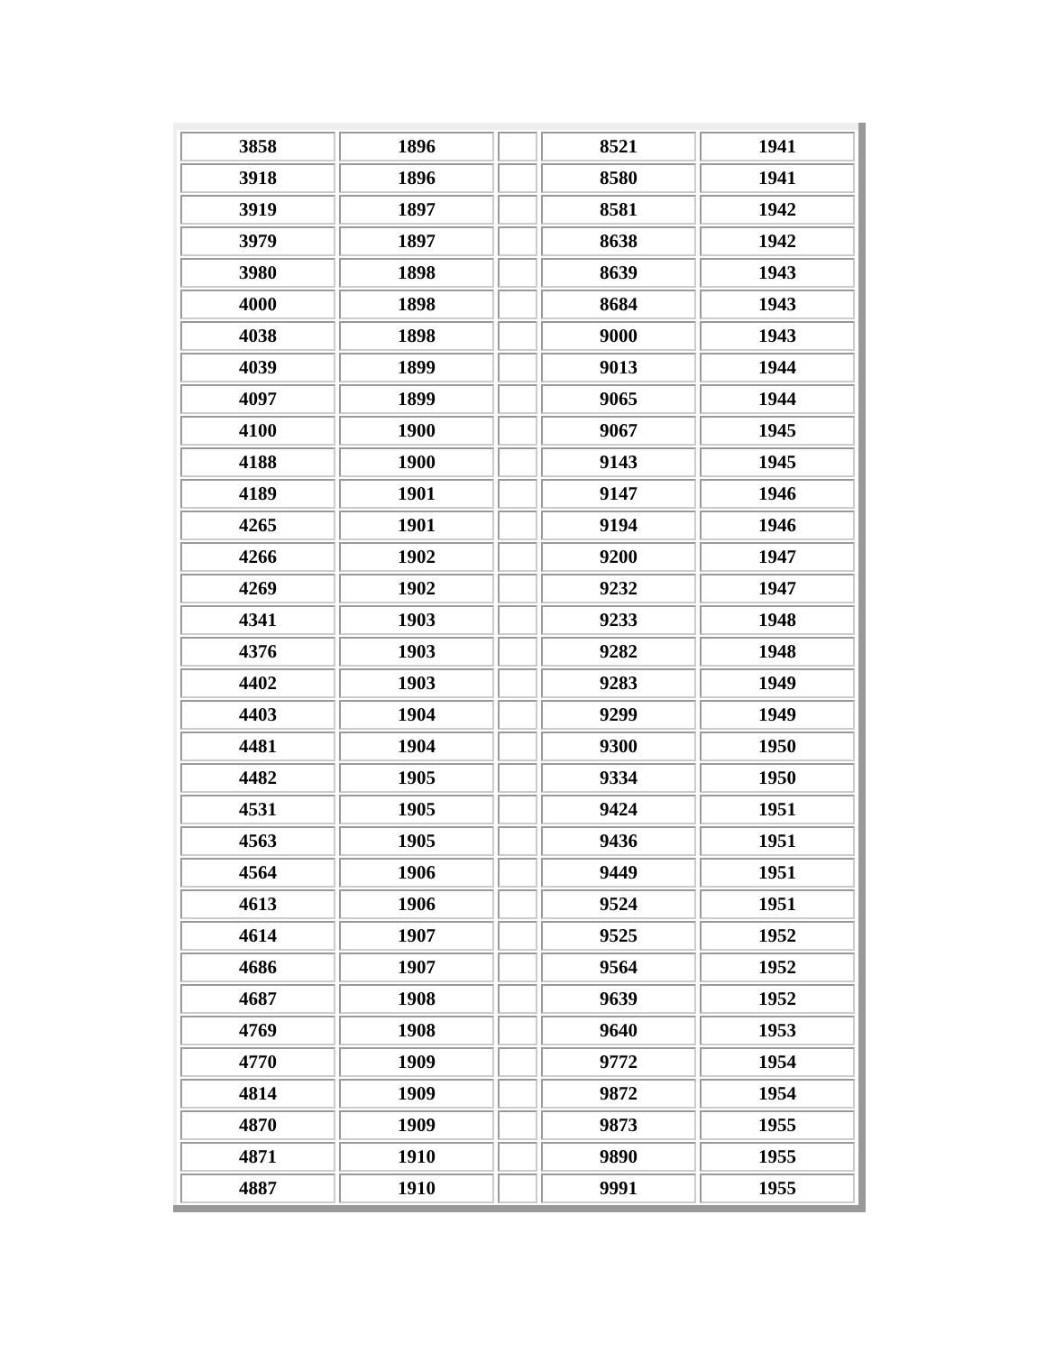| 3858 | 1896 | | 8521 | 1941 |
| 3918 | 1896 | | 8580 | 1941 |
| 3919 | 1897 | | 8581 | 1942 |
| 3979 | 1897 | | 8638 | 1942 |
| 3980 | 1898 | | 8639 | 1943 |
| 4000 | 1898 | | 8684 | 1943 |
| 4038 | 1898 | | 9000 | 1943 |
| 4039 | 1899 | | 9013 | 1944 |
| 4097 | 1899 | | 9065 | 1944 |
| 4100 | 1900 | | 9067 | 1945 |
| 4188 | 1900 | | 9143 | 1945 |
| 4189 | 1901 | | 9147 | 1946 |
| 4265 | 1901 | | 9194 | 1946 |
| 4266 | 1902 | | 9200 | 1947 |
| 4269 | 1902 | | 9232 | 1947 |
| 4341 | 1903 | | 9233 | 1948 |
| 4376 | 1903 | | 9282 | 1948 |
| 4402 | 1903 | | 9283 | 1949 |
| 4403 | 1904 | | 9299 | 1949 |
| 4481 | 1904 | | 9300 | 1950 |
| 4482 | 1905 | | 9334 | 1950 |
| 4531 | 1905 | | 9424 | 1951 |
| 4563 | 1905 | | 9436 | 1951 |
| 4564 | 1906 | | 9449 | 1951 |
| 4613 | 1906 | | 9524 | 1951 |
| 4614 | 1907 | | 9525 | 1952 |
| 4686 | 1907 | | 9564 | 1952 |
| 4687 | 1908 | | 9639 | 1952 |
| 4769 | 1908 | | 9640 | 1953 |
| 4770 | 1909 | | 9772 | 1954 |
| 4814 | 1909 | | 9872 | 1954 |
| 4870 | 1909 | | 9873 | 1955 |
| 4871 | 1910 | | 9890 | 1955 |
| 4887 | 1910 | | 9991 | 1955 |